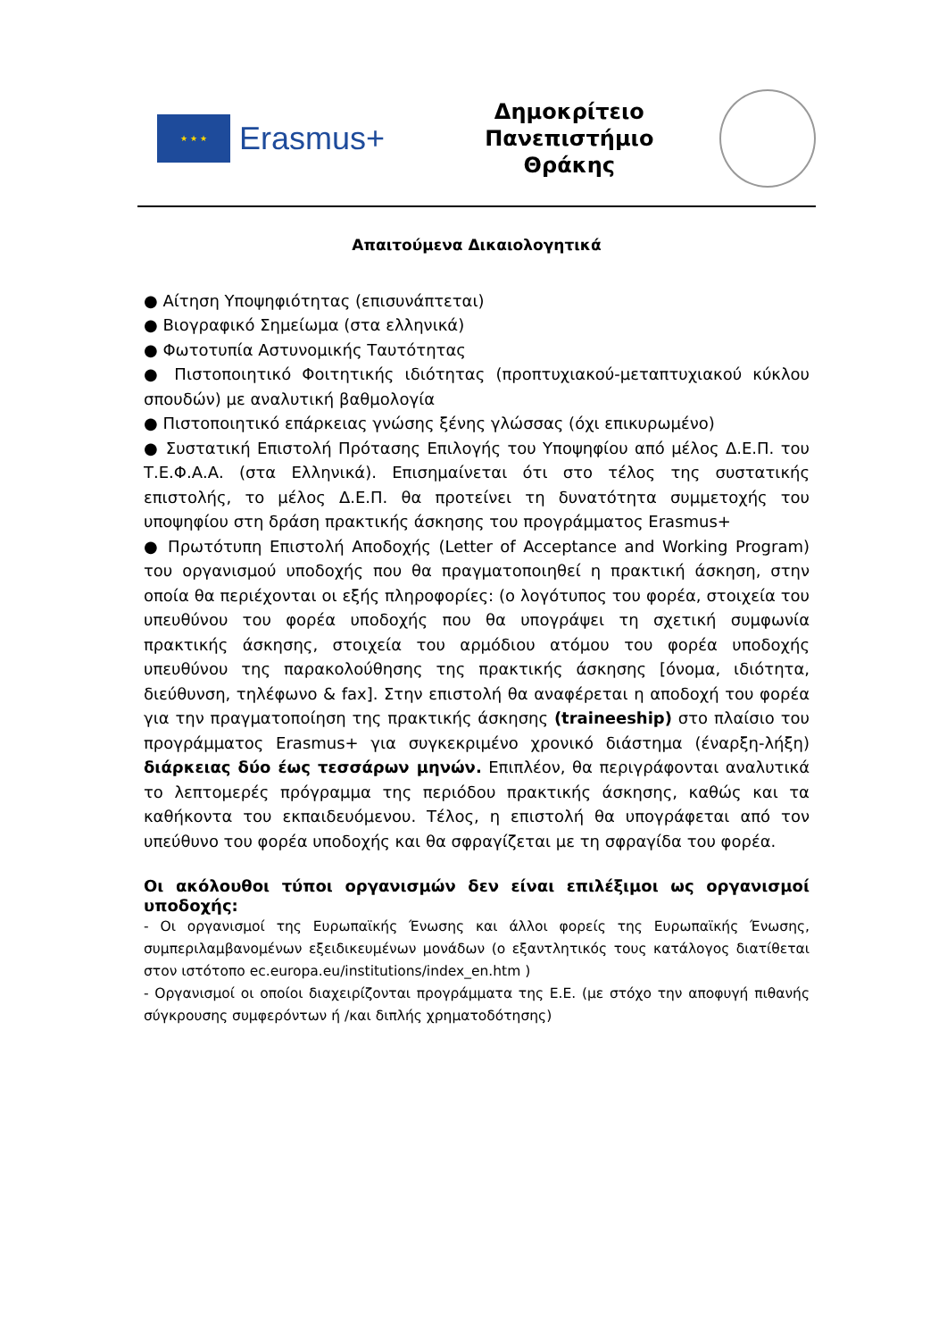★ ★ ★
Erasmus+
Δημοκρίτειο
Πανεπιστήμιο
Θράκης
Απαιτούμενα Δικαιολογητικά
● Αίτηση Υποψηφιότητας (επισυνάπτεται)
● Βιογραφικό Σημείωμα (στα ελληνικά)
● Φωτοτυπία Αστυνομικής Ταυτότητας
● Πιστοποιητικό Φοιτητικής ιδιότητας (προπτυχιακού-μεταπτυχιακού κύκλου σπουδών) με αναλυτική βαθμολογία
● Πιστοποιητικό επάρκειας γνώσης ξένης γλώσσας (όχι επικυρωμένο)
● Συστατική Επιστολή Πρότασης Επιλογής του Υποψηφίου από μέλος Δ.Ε.Π. του Τ.Ε.Φ.Α.Α. (στα Ελληνικά). Επισημαίνεται ότι στο τέλος της συστατικής επιστολής, το μέλος Δ.Ε.Π. θα προτείνει τη δυνατότητα συμμετοχής του υποψηφίου στη δράση πρακτικής άσκησης του προγράμματος Erasmus+
● Πρωτότυπη Επιστολή Αποδοχής (Letter of Acceptance and Working Program) του οργανισμού υποδοχής που θα πραγματοποιηθεί η πρακτική άσκηση, στην οποία θα περιέχονται οι εξής πληροφορίες: (ο λογότυπος του φορέα, στοιχεία του υπευθύνου του φορέα υποδοχής που θα υπογράψει τη σχετική συμφωνία πρακτικής άσκησης, στοιχεία του αρμόδιου ατόμου του φορέα υποδοχής υπευθύνου της παρακολούθησης της πρακτικής άσκησης [όνομα, ιδιότητα, διεύθυνση, τηλέφωνο & fax]. Στην επιστολή θα αναφέρεται η αποδοχή του φορέα για την πραγματοποίηση της πρακτικής άσκησης (traineeship) στο πλαίσιο του προγράμματος Erasmus+ για συγκεκριμένο χρονικό διάστημα (έναρξη-λήξη) διάρκειας δύο έως τεσσάρων μηνών. Επιπλέον, θα περιγράφονται αναλυτικά το λεπτομερές πρόγραμμα της περιόδου πρακτικής άσκησης, καθώς και τα καθήκοντα του εκπαιδευόμενου. Τέλος, η επιστολή θα υπογράφεται από τον υπεύθυνο του φορέα υποδοχής και θα σφραγίζεται με τη σφραγίδα του φορέα.
Οι ακόλουθοι τύποι οργανισμών δεν είναι επιλέξιμοι ως οργανισμοί υποδοχής:
- Οι οργανισμοί της Ευρωπαϊκής Ένωσης και άλλοι φορείς της Ευρωπαϊκής Ένωσης, συμπεριλαμβανομένων εξειδικευμένων μονάδων (ο εξαντλητικός τους κατάλογος διατίθεται στον ιστότοπο ec.europa.eu/institutions/index_en.htm )
- Οργανισμοί οι οποίοι διαχειρίζονται προγράμματα της Ε.Ε. (με στόχο την αποφυγή πιθανής σύγκρουσης συμφερόντων ή /και διπλής χρηματοδότησης)